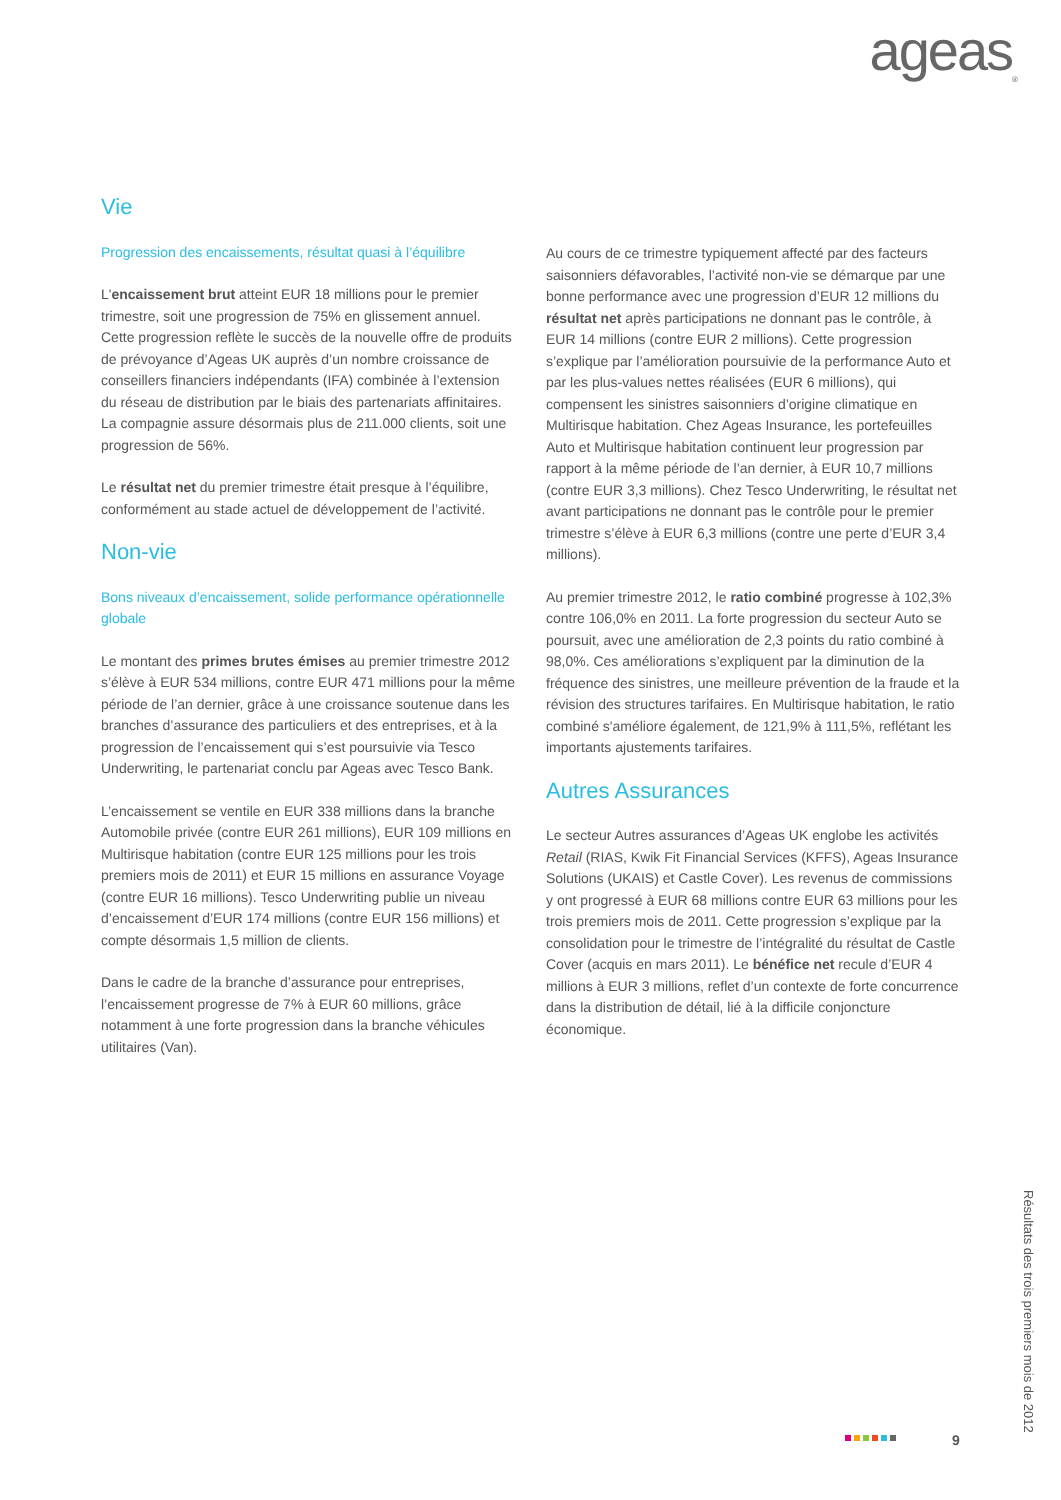ageas<sub>®</sub>
Vie
Progression des encaissements, résultat quasi à l’équilibre
L'encaissement brut atteint EUR 18 millions pour le premier trimestre, soit une progression de 75% en glissement annuel. Cette progression reflète le succès de la nouvelle offre de produits de prévoyance d’Ageas UK auprès d’un nombre croissance de conseillers financiers indépendants (IFA) combinée à l’extension du réseau de distribution par le biais des partenariats affinitaires. La compagnie assure désormais plus de 211.000 clients, soit une progression de 56%.
Le résultat net du premier trimestre était presque à l’équilibre, conformément au stade actuel de développement de l’activité.
Non-vie
Bons niveaux d’encaissement, solide performance opérationnelle globale
Le montant des primes brutes émises au premier trimestre 2012 s’élève à EUR 534 millions, contre EUR 471 millions pour la même période de l’an dernier, grâce à une croissance soutenue dans les branches d’assurance des particuliers et des entreprises, et à la progression de l’encaissement qui s’est poursuivie via Tesco Underwriting, le partenariat conclu par Ageas avec Tesco Bank.
L’encaissement se ventile en EUR 338 millions dans la branche Automobile privée (contre EUR 261 millions), EUR 109 millions en Multirisque habitation (contre EUR 125 millions pour les trois premiers mois de 2011) et EUR 15 millions en assurance Voyage (contre EUR 16 millions). Tesco Underwriting publie un niveau d’encaissement d’EUR 174 millions (contre EUR 156 millions) et compte désormais 1,5 million de clients.
Dans le cadre de la branche d’assurance pour entreprises, l’encaissement progresse de 7% à EUR 60 millions, grâce notamment à une forte progression dans la branche véhicules utilitaires (Van).
Au cours de ce trimestre typiquement affecté par des facteurs saisonniers défavorables, l’activité non-vie se démarque par une bonne performance avec une progression d’EUR 12 millions du résultat net après participations ne donnant pas le contrôle, à EUR 14 millions (contre EUR 2 millions). Cette progression s’explique par l’amélioration poursuivie de la performance Auto et par les plus-values nettes réalisées (EUR 6 millions), qui compensent les sinistres saisonniers d’origine climatique en Multirisque habitation. Chez Ageas Insurance, les portefeuilles Auto et Multirisque habitation continuent leur progression par rapport à la même période de l’an dernier, à EUR 10,7 millions (contre EUR 3,3 millions). Chez Tesco Underwriting, le résultat net avant participations ne donnant pas le contrôle pour le premier trimestre s’élève à EUR 6,3 millions (contre une perte d’EUR 3,4 millions).
Au premier trimestre 2012, le ratio combiné progresse à 102,3% contre 106,0% en 2011. La forte progression du secteur Auto se poursuit, avec une amélioration de 2,3 points du ratio combiné à 98,0%. Ces améliorations s’expliquent par la diminution de la fréquence des sinistres, une meilleure prévention de la fraude et la révision des structures tarifaires. En Multirisque habitation, le ratio combiné s'améliore également, de 121,9% à 111,5%, reflétant les importants ajustements tarifaires.
Autres Assurances
Le secteur Autres assurances d’Ageas UK englobe les activités Retail (RIAS, Kwik Fit Financial Services (KFFS), Ageas Insurance Solutions (UKAIS) et Castle Cover). Les revenus de commissions y ont progressé à EUR 68 millions contre EUR 63 millions pour les trois premiers mois de 2011. Cette progression s’explique par la consolidation pour le trimestre de l’intégralité du résultat de Castle Cover (acquis en mars 2011). Le bénéfice net recule d’EUR 4 millions à EUR 3 millions, reflet d’un contexte de forte concurrence dans la distribution de détail, lié à la difficile conjoncture économique.
9
Résultats des trois premiers mois de 2012